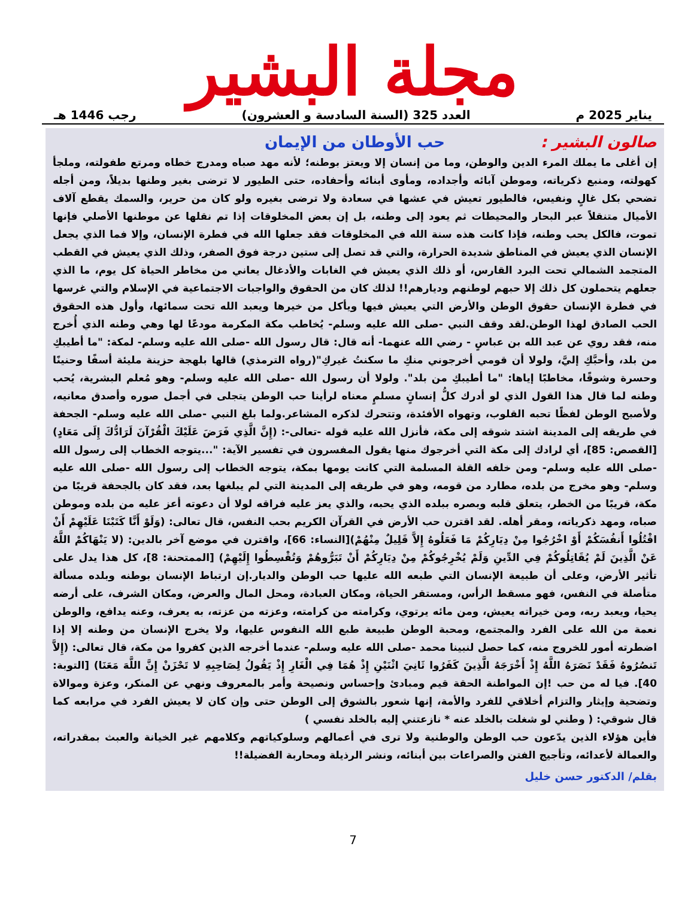مجلة البشير
يناير 2025 م العدد 325 (السنة السادسة و العشرون) رجب 1446 هـ
صالون البشير : حب الأوطان من الإيمان
إن أغلى ما يملك المرء الدين والوطن، وما من إنسان إلا ويعتز بوطنه؛ لأنه مهد صباه ومدرج خطاه ومرتع طفولته، وملجأ كهولته، ومنبع ذكرياته، وموطن آبائه وأجداده، ومأوى أبنائه وأحفاده، حتى الطيور لا ترضى بغير وطنها بديلاً، ومن أجله تضحي بكل غالٍ ونفيس، فالطيور تعيش في عشها في سعادة ولا ترضى بغيره ولو كان من حرير، والسمك يقطع آلاف الأميال متنقلاً عبر البحار والمحيطات ثم يعود إلى وطنه، بل إن بعض المخلوقات إذا تم نقلها عن موطنها الأصلي فإنها تموت، فالكل يحب وطنه، فإذا كانت هذه سنة الله في المخلوقات فقد جعلها الله في فطرة الإنسان، وإلا فما الذي يجعل الإنسان الذي يعيش في المناطق شديدة الحرارة، والتي قد تصل إلى ستين درجة فوق الصفر، وذلك الذي يعيش في القطب المتجمد الشمالي تحت البرد القارس، أو ذلك الذي يعيش في الغابات والأدغال يعاني من مخاطر الحياة كل يوم، ما الذي جعلهم يتحملون كل ذلك إلا حبهم لوطنهم وديارهم!! لذلك كان من الحقوق والواجبات الاجتماعية في الإسلام والتي غرسها في فطرة الإنسان حقوق الوطن والأرض التي يعيش فيها ويأكل من خيرها ويعبد الله تحت سمائها، وأول هذه الحقوق الحب الصادق لهذا الوطن.لقد وقف النبي -صلى الله عليه وسلم- يُخاطب مكة المكرمة مودعًا لها وهي وطنه الذي أُخرج منه، فقد روي عن عبد الله بن عباسٍ - رضي الله عنهما- أنه قال: قال رسول الله -صلى الله عليه وسلم- لمكة: "ما أطيبكِ من بلد، وأحبَّكِ إليَّ، ولولا أن قومي أخرجوني منكِ ما سكنتُ غيركِ"(رواه الترمذي) قالها بلهجة حزينة مليئة أسفًا وحنينًا وحسرة وشوقًا، مخاطبًا إياها: "ما أطيبكِ من بلد". ولولا أن رسول الله -صلى الله عليه وسلم- وهو مُعلم البشرية، يُحب وطنه لما قال هذا القول الذي لو أدرك كلُّ إنسانٍ مسلمٍ معناه لرأينا حب الوطن يتجلى في أجمل صوره وأصدق معانيه، ولأصبح الوطن لفظًا تحبه القلوب، وتهواه الأفئدة، وتتحرك لذكره المشاعر.ولما بلغ النبي -صلى الله عليه وسلم- الجحفة في طريقه إلى المدينة اشتد شوقه إلى مكة، فأنزل الله عليه قوله -تعالى-: (إِنَّ الَّذِي فَرَضَ عَلَيْكَ الْقُرْآنَ لَرَادُّكَ إِلَى مَعَادٍ) [القصص: 85]، أي لرادك إلى مكة التي أخرجوك منها يقول المفسرون في تفسير الآية: "...يتوجه الخطاب إلى رسول الله -صلى الله عليه وسلم- ومن خلفه القلة المسلمة التي كانت يومها بمكة، يتوجه الخطاب إلى رسول الله -صلى الله عليه وسلم- وهو مخرج من بلده، مطارد من قومه، وهو في طريقه إلى المدينة التي لم يبلغها بعد، فقد كان بالجحفة قريبًا من مكة، قريبًا من الخطر، يتعلق قلبه وبصره ببلده الذي يحبه، والذي يعز عليه فراقه لولا أن دعوته أعز عليه من بلده وموطن صباه، ومهد ذكرياته، ومقر أهله. لقد اقترن حب الأرض في القرآن الكريم بحب النفس، قال تعالى: (وَلَوْ أَنَّا كَتَبْنَا عَلَيْهِمْ أَنْ اقْتُلُوا أَنفُسَكُمْ أَوْ اخْرُجُوا مِنْ دِيَارِكُمْ مَا فَعَلُوهُ إِلاَّ قَلِيلٌ مِنْهُمْ)[النساء: 66]، واقترن في موضع آخر بالدين: (لا يَنْهَاكُمْ اللَّهُ عَنْ الَّذِينَ لَمْ يُقَاتِلُوكُمْ فِي الدِّينِ وَلَمْ يُخْرِجُوكُمْ مِنْ دِيَارِكُمْ أَنْ تَبَرُّوهُمْ وَتُقْسِطُوا إِلَيْهِمْ) [الممتحنة: 8]، كل هذا يدل على تأثير الأرض، وعلى أن طبيعة الإنسان التي طبعه الله عليها حب الوطن والديار.إن ارتباط الإنسان بوطنه وبلده مسألة متأصلة في النفس، فهو مسقط الرأس، ومستقر الحياة، ومكان العبادة، ومحل المال والعرض، ومكان الشرف، على أرضه يحيا، ويعبد ربه، ومن خيراته يعيش، ومن مائه يرتوي، وكرامته من كرامته، وعزته من عزته، به يعرف، وعنه يدافع، والوطن نعمة من الله على الفرد والمجتمع، ومحبة الوطن طبيعة طبع الله النفوس عليها، ولا يخرج الإنسان من وطنه إلا إذا اضطرته أمور للخروج منه، كما حصل لنبينا محمد -صلى الله عليه وسلم- عندما أخرجه الذين كفروا من مكة، قال تعالى: (إِلاَّ تَنصُرُوهُ فَقَدْ نَصَرَهُ اللَّهُ إِذْ أَخْرَجَهُ الَّذِينَ كَفَرُوا ثَانِيَ اثْنَيْنِ إِذْ هُمَا فِي الْغَارِ إِذْ يَقُولُ لِصَاحِبِهِ لا تَحْزَنْ إِنَّ اللَّهَ مَعَنَا) [التوبة: 40]. فيا له من حب !إن المواطنة الحقة قيم ومبادئ وإحساس ونصيحة وأمر بالمعروف ونهي عن المنكر، وعزة وموالاة وتضحية وإيثار والتزام أخلاقي للفرد والأمة، إنها شعور بالشوق إلى الوطن حتى وإن كان لا يعيش الفرد في مرابعه كما قال شوقي: ( وطني لو شغلت بالخلد عنه * نازعتني إليه بالخلد نفسي )
فأين هؤلاء الذين يدّعون حب الوطن والوطنية ولا ترى في أعمالهم وسلوكياتهم وكلامهم غير الخيانة والعبث بمقدراته، والعمالة لأعدائه، وتأجيج الفتن والصراعات بين أبنائه، ونشر الرذيلة ومحاربة الفضيلة!!
بقلم/ الدكتور حسن خليل
7